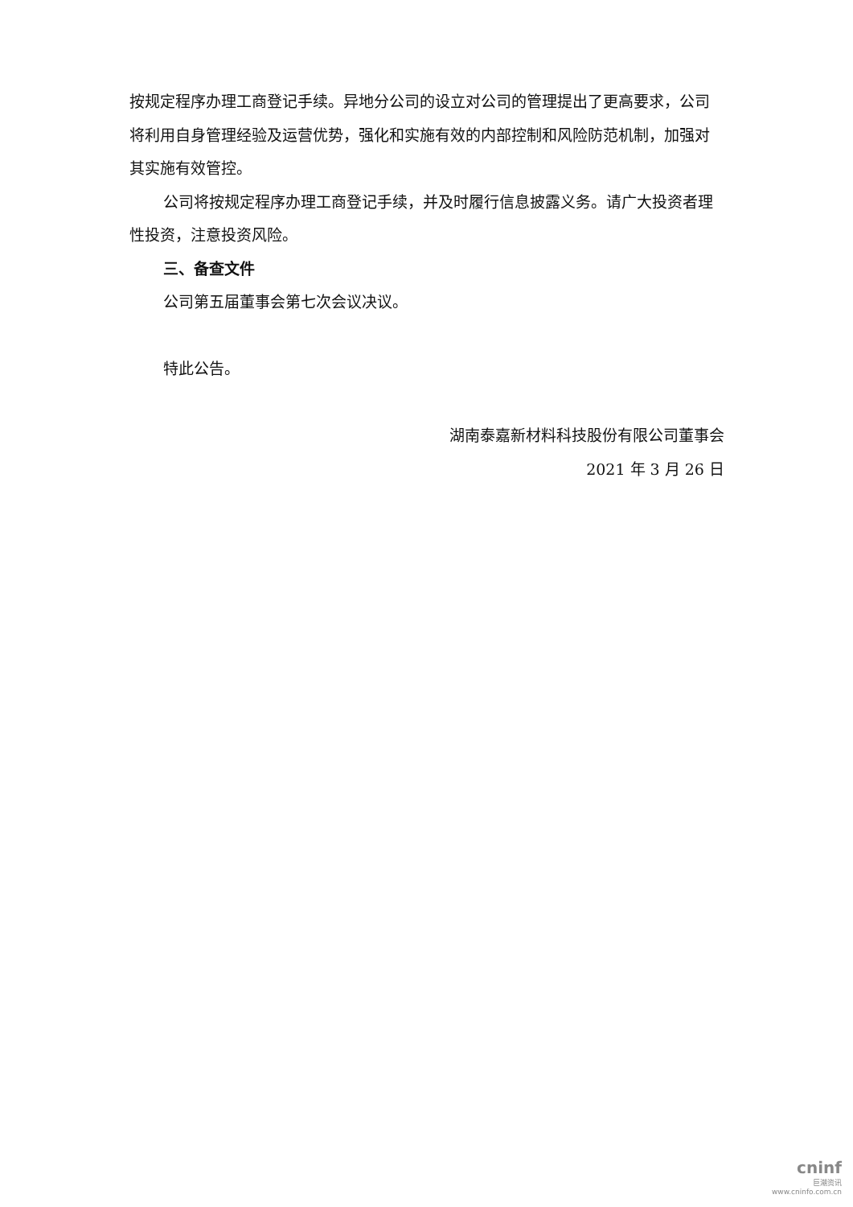按规定程序办理工商登记手续。异地分公司的设立对公司的管理提出了更高要求，公司将利用自身管理经验及运营优势，强化和实施有效的内部控制和风险防范机制，加强对其实施有效管控。
公司将按规定程序办理工商登记手续，并及时履行信息披露义务。请广大投资者理性投资，注意投资风险。
三、备查文件
公司第五届董事会第七次会议决议。
特此公告。
湖南泰嘉新材料科技股份有限公司董事会
2021 年 3 月 26 日
cninf
巨潮资讯
www.cninfo.com.cn